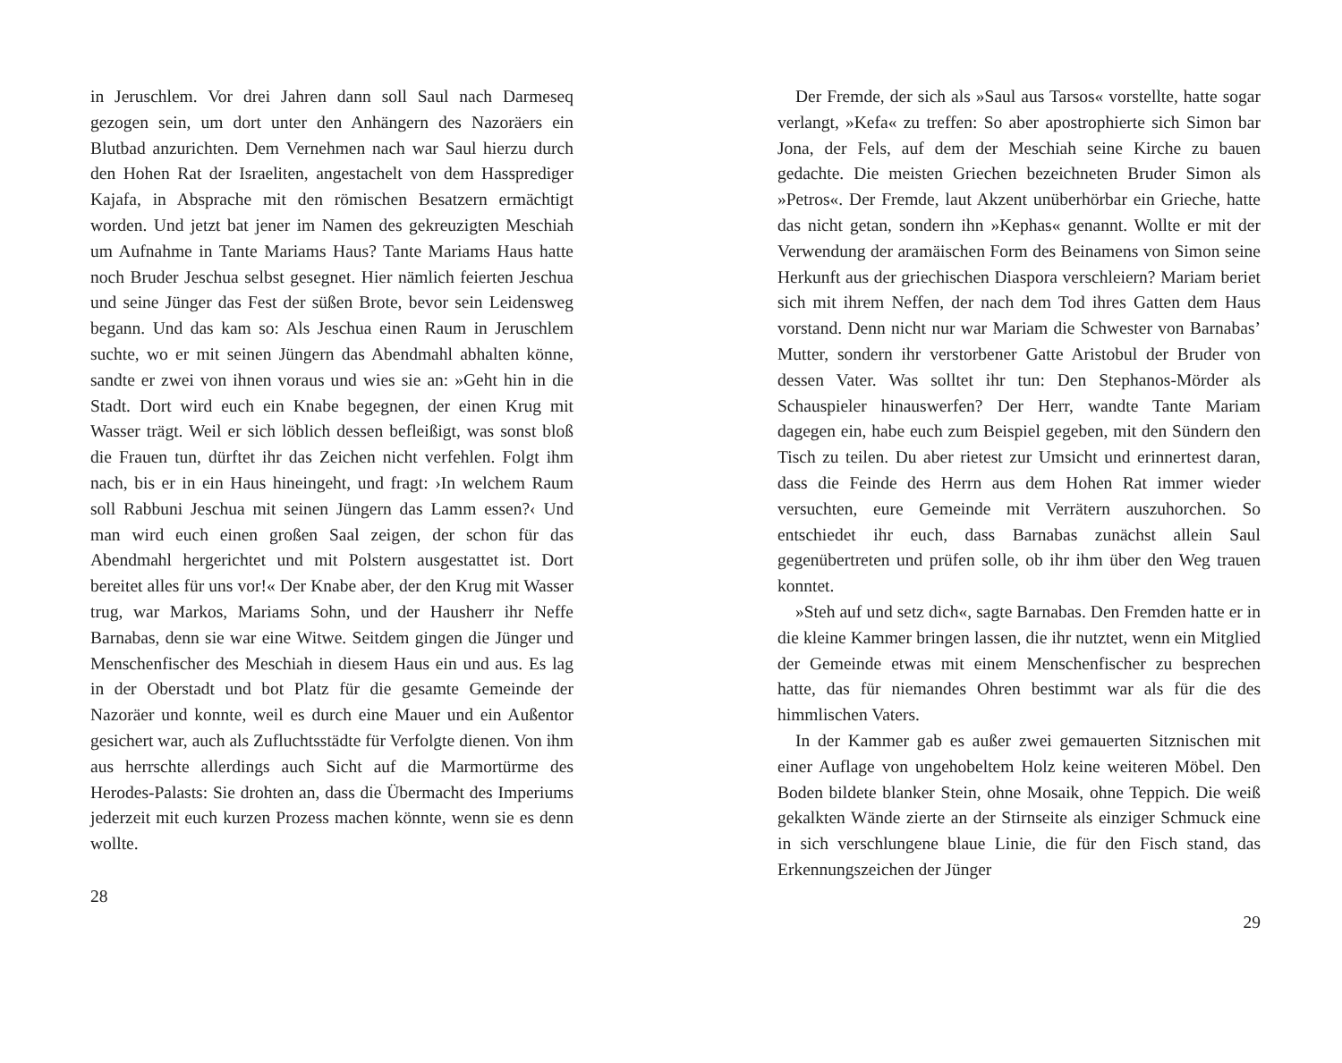in Jeruschlem. Vor drei Jahren dann soll Saul nach Darmeseq gezogen sein, um dort unter den Anhängern des Nazoräers ein Blutbad anzurichten. Dem Vernehmen nach war Saul hierzu durch den Hohen Rat der Israeliten, angestachelt von dem Hassprediger Kajafa, in Absprache mit den römischen Besatzern ermächtigt worden. Und jetzt bat jener im Namen des gekreuzigten Meschiah um Aufnahme in Tante Mariams Haus? Tante Mariams Haus hatte noch Bruder Jeschua selbst gesegnet. Hier nämlich feierten Jeschua und seine Jünger das Fest der süßen Brote, bevor sein Leidensweg begann. Und das kam so: Als Jeschua einen Raum in Jeruschlem suchte, wo er mit seinen Jüngern das Abendmahl abhalten könne, sandte er zwei von ihnen voraus und wies sie an: »Geht hin in die Stadt. Dort wird euch ein Knabe begegnen, der einen Krug mit Wasser trägt. Weil er sich löblich dessen befleißigt, was sonst bloß die Frauen tun, dürftet ihr das Zeichen nicht verfehlen. Folgt ihm nach, bis er in ein Haus hineingeht, und fragt: ›In welchem Raum soll Rabbuni Jeschua mit seinen Jüngern das Lamm essen?‹ Und man wird euch einen großen Saal zeigen, der schon für das Abendmahl hergerichtet und mit Polstern ausgestattet ist. Dort bereitet alles für uns vor!« Der Knabe aber, der den Krug mit Wasser trug, war Markos, Mariams Sohn, und der Hausherr ihr Neffe Barnabas, denn sie war eine Witwe. Seitdem gingen die Jünger und Menschenfischer des Meschiah in diesem Haus ein und aus. Es lag in der Oberstadt und bot Platz für die gesamte Gemeinde der Nazoräer und konnte, weil es durch eine Mauer und ein Außentor gesichert war, auch als Zufluchtsstädte für Verfolgte dienen. Von ihm aus herrschte allerdings auch Sicht auf die Marmortürme des Herodes-Palasts: Sie drohten an, dass die Übermacht des Imperiums jederzeit mit euch kurzen Prozess machen könnte, wenn sie es denn wollte.
28
Der Fremde, der sich als »Saul aus Tarsos« vorstellte, hatte sogar verlangt, »Kefa« zu treffen: So aber apostrophierte sich Simon bar Jona, der Fels, auf dem der Meschiah seine Kirche zu bauen gedachte. Die meisten Griechen bezeichneten Bruder Simon als »Petros«. Der Fremde, laut Akzent unüberhörbar ein Grieche, hatte das nicht getan, sondern ihn »Kephas« genannt. Wollte er mit der Verwendung der aramäischen Form des Beinamens von Simon seine Herkunft aus der griechischen Diaspora verschleiern? Mariam beriet sich mit ihrem Neffen, der nach dem Tod ihres Gatten dem Haus vorstand. Denn nicht nur war Mariam die Schwester von Barnabas’ Mutter, sondern ihr verstorbener Gatte Aristobul der Bruder von dessen Vater. Was solltet ihr tun: Den Stephanos-Mörder als Schauspieler hinauswerfen? Der Herr, wandte Tante Mariam dagegen ein, habe euch zum Beispiel gegeben, mit den Sündern den Tisch zu teilen. Du aber rietest zur Umsicht und erinnertest daran, dass die Feinde des Herrn aus dem Hohen Rat immer wieder versuchten, eure Gemeinde mit Verrätern auszuhorchen. So entschiedet ihr euch, dass Barnabas zunächst allein Saul gegenübertreten und prüfen solle, ob ihr ihm über den Weg trauen konntet.
»Steh auf und setz dich«, sagte Barnabas. Den Fremden hatte er in die kleine Kammer bringen lassen, die ihr nutztet, wenn ein Mitglied der Gemeinde etwas mit einem Menschenfischer zu besprechen hatte, das für niemandes Ohren bestimmt war als für die des himmlischen Vaters.
In der Kammer gab es außer zwei gemauerten Sitznischen mit einer Auflage von ungehobeltem Holz keine weiteren Möbel. Den Boden bildete blanker Stein, ohne Mosaik, ohne Teppich. Die weiß gekalkten Wände zierte an der Stirnseite als einziger Schmuck eine in sich verschlungene blaue Linie, die für den Fisch stand, das Erkennungszeichen der Jünger
29